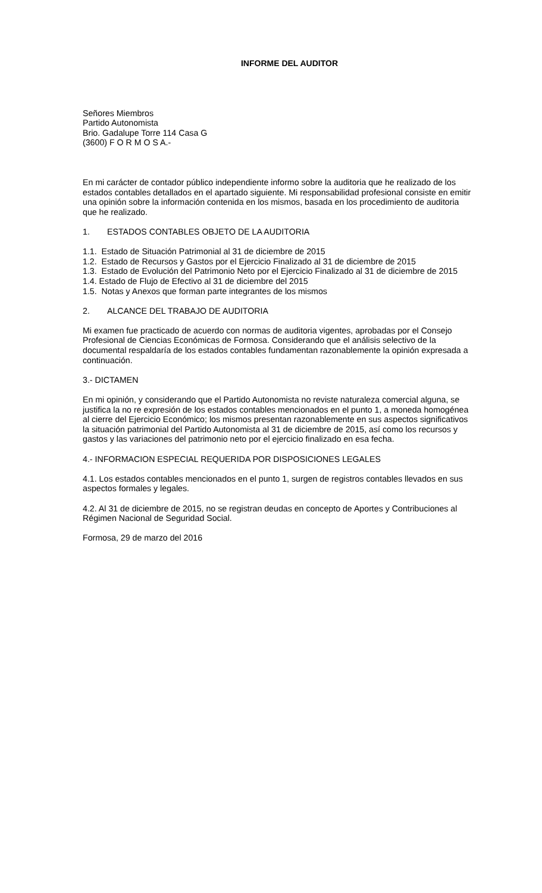INFORME DEL AUDITOR
Señores Miembros
Partido Autonomista
Brio. Gadalupe Torre 114 Casa G
(3600) F O R M O S A.-
En mi carácter de contador público independiente informo sobre la auditoria que he realizado de los estados contables detallados en el apartado siguiente. Mi responsabilidad profesional consiste en emitir una opinión sobre la información contenida en los mismos, basada en los procedimiento de auditoria que he realizado.
1. ESTADOS CONTABLES OBJETO DE LA AUDITORIA
1.1. Estado de Situación Patrimonial al 31 de diciembre de 2015
1.2. Estado de Recursos y Gastos por el Ejercicio Finalizado al 31 de diciembre de 2015
1.3. Estado de Evolución del Patrimonio Neto por el Ejercicio Finalizado al 31 de diciembre de 2015
1.4. Estado de Flujo de Efectivo al 31 de diciembre del 2015
1.5. Notas y Anexos que forman parte integrantes de los mismos
2. ALCANCE DEL TRABAJO DE AUDITORIA
Mi examen fue practicado de acuerdo con normas de auditoria vigentes, aprobadas por el Consejo Profesional de Ciencias Económicas de Formosa. Considerando que el análisis selectivo de la documental respaldaría de los estados contables fundamentan razonablemente la opinión expresada a continuación.
3.- DICTAMEN
En mi opinión, y considerando que el Partido Autonomista no reviste naturaleza comercial alguna, se justifica la no re expresión de los estados contables mencionados en el punto 1, a moneda homogénea al cierre del Ejercicio Económico; los mismos presentan razonablemente en sus aspectos significativos la situación patrimonial del Partido Autonomista al 31 de diciembre de 2015, así como los recursos y gastos y las variaciones del patrimonio neto por el ejercicio finalizado en esa fecha.
4.- INFORMACION ESPECIAL REQUERIDA POR DISPOSICIONES LEGALES
4.1. Los estados contables mencionados en el punto 1, surgen de registros contables llevados en sus aspectos formales y legales.
4.2. Al 31 de diciembre de 2015, no se registran deudas en concepto de Aportes y Contribuciones al Régimen Nacional de Seguridad Social.
Formosa, 29 de marzo del 2016